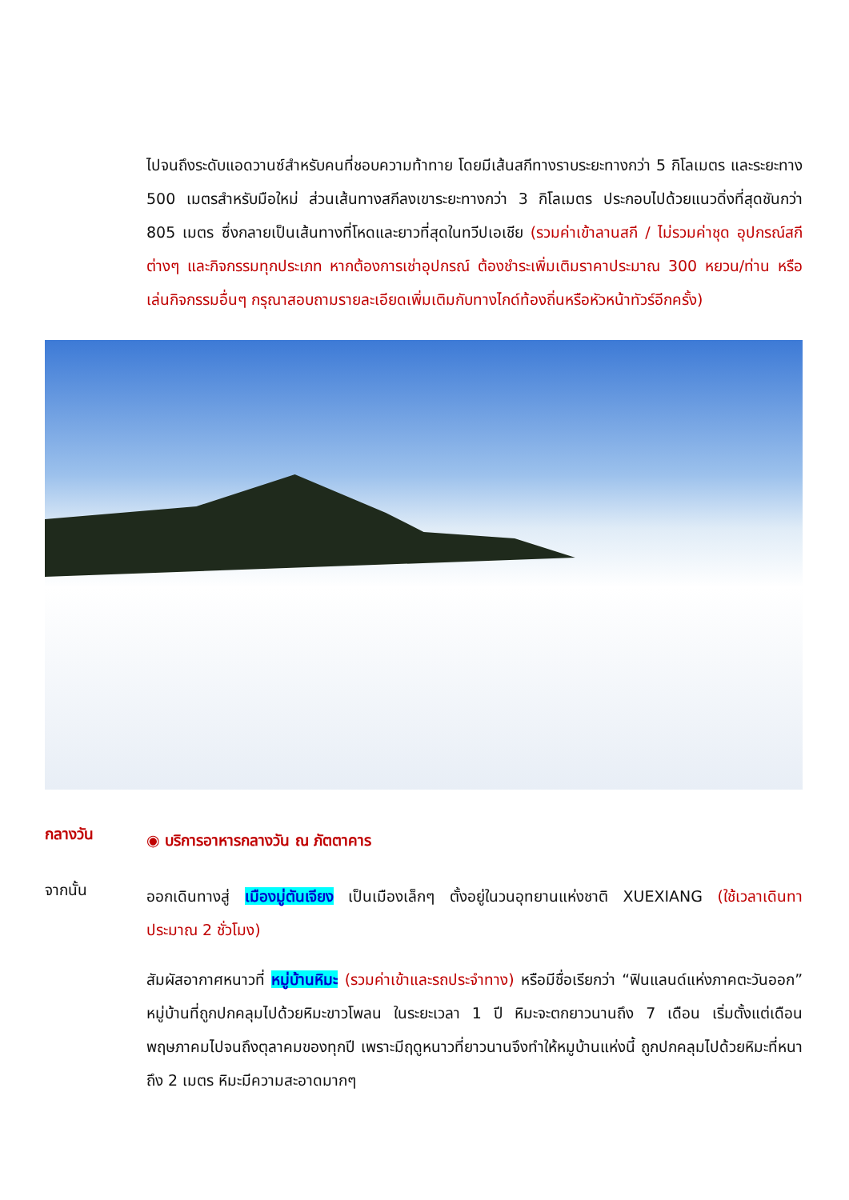ไปจนถึงระดับแอดวานซ์สำหรับคนที่ชอบความท้าทาย โดยมีเส้นสกีทางราบระยะทางกว่า 5 กิโลเมตร และระยะทาง 500 เมตรสำหรับมือใหม่ ส่วนเส้นทางสกีลงเขาระยะทางกว่า 3 กิโลเมตร ประกอบไปด้วยแนวดิ่งที่สุดชันกว่า 805 เมตร ซึ่งกลายเป็นเส้นทางที่โหดและยาวที่สุดในทวีปเอเชีย (รวมค่าเข้าลานสกี / ไม่รวมค่าชุด อุปกรณ์สกีต่างๆ และกิจกรรมทุกประเภท หากต้องการเช่าอุปกรณ์ ต้องชำระเพิ่มเติมราคาประมาณ 300 หยวน/ท่าน หรือเล่นกิจกรรมอื่นๆ กรุณาสอบถามรายละเอียดเพิ่มเติมกับทางไกด์ท้องถิ่นหรือหัวหน้าทัวร์อีกครั้ง)
กลางวัน
◉ บริการอาหารกลางวัน ณ ภัตตาคาร
จากนั้น
ออกเดินทางสู่ เมืองมู่ตันเจียง เป็นเมืองเล็กๆ ตั้งอยู่ในวนอุทยานแห่งชาติ XUEXIANG (ใช้เวลาเดินทาประมาณ 2 ชั่วโมง)
สัมผัสอากาศหนาวที่ หมู่บ้านหิมะ (รวมค่าเข้าและรถประจำทาง) หรือมีชื่อเรียกว่า “ฟินแลนด์แห่งภาคตะวันออก” หมู่บ้านที่ถูกปกคลุมไปด้วยหิมะขาวโพลน ในระยะเวลา 1 ปี หิมะจะตกยาวนานถึง 7 เดือน เริ่มตั้งแต่เดือนพฤษภาคมไปจนถึงตุลาคมของทุกปี เพราะมีฤดูหนาวที่ยาวนานจึงทำให้หมูบ้านแห่งนี้ ถูกปกคลุมไปด้วยหิมะที่หนาถึง 2 เมตร หิมะมีความสะอาดมากๆ